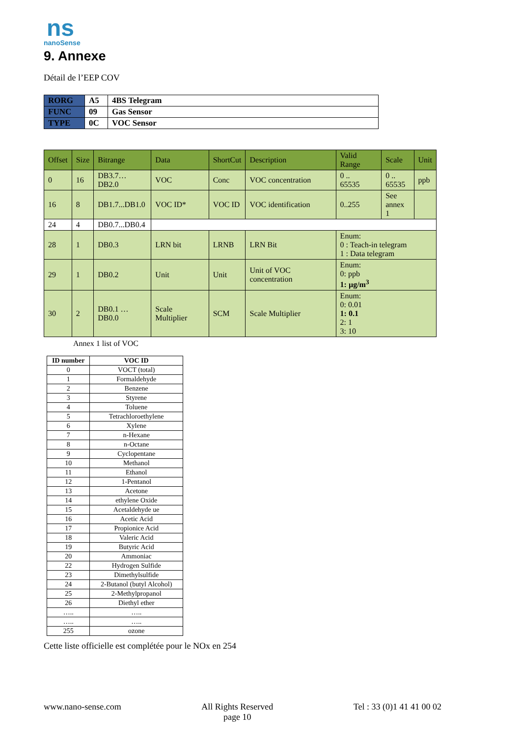ns
nanoSense
9. Annexe
Détail de l’EEP COV
| RORG | A5 | 4BS Telegram |
| FUNC | 09 | Gas Sensor |
| TYPE | 0C | VOC Sensor |
| Offset | Size | Bitrange | Data | ShortCut | Description | Valid Range | Scale | Unit |
| --- | --- | --- | --- | --- | --- | --- | --- | --- |
| 0 | 16 | DB3.7…DB2.0 | VOC | Conc | VOC concentration | 0 .. 65535 | 0 .. 65535 | ppb |
| 16 | 8 | DB1.7...DB1.0 | VOC ID* | VOC ID | VOC identification | 0..255 | See annex 1 | |
| 24 | 4 | DB0.7...DB0.4 | | | | | | |
| 28 | 1 | DB0.3 | LRN bit | LRNB | LRN Bit | Enum: 0 : Teach-in telegram 1 : Data telegram | | |
| 29 | 1 | DB0.2 | Unit | Unit | Unit of VOC concentration | Enum: 0: ppb 1: µg/m<sup>3</sup> | | |
| 30 | 2 | DB0.1 … DB0.0 | Scale Multiplier | SCM | Scale Multiplier | Enum: 0: 0.01 1: 0.1 2: 1 3: 10 | | |
Annex 1 list of VOC
| ID number | VOC ID |
| --- | --- |
| 0 | VOCT (total) |
| 1 | Formaldehyde |
| 2 | Benzene |
| 3 | Styrene |
| 4 | Toluene |
| 5 | Tetrachloroethylene |
| 6 | Xylene |
| 7 | n-Hexane |
| 8 | n-Octane |
| 9 | Cyclopentane |
| 10 | Methanol |
| 11 | Ethanol |
| 12 | 1-Pentanol |
| 13 | Acetone |
| 14 | ethylene Oxide |
| 15 | Acetaldehyde ue |
| 16 | Acetic Acid |
| 17 | Propionice Acid |
| 18 | Valeric Acid |
| 19 | Butyric Acid |
| 20 | Ammoniac |
| 22 | Hydrogen Sulfide |
| 23 | Dimethylsulfide |
| 24 | 2-Butanol (butyl Alcohol) |
| 25 | 2-Methylpropanol |
| 26 | Diethyl ether |
| ….. | ….. |
| ….. | ….. |
| 255 | ozone |
Cette liste officielle est complétée pour le NOx en 254
www.nano-sense.com All Rights Reserved
page 10 Tel : 33 (0)1 41 41 00 02